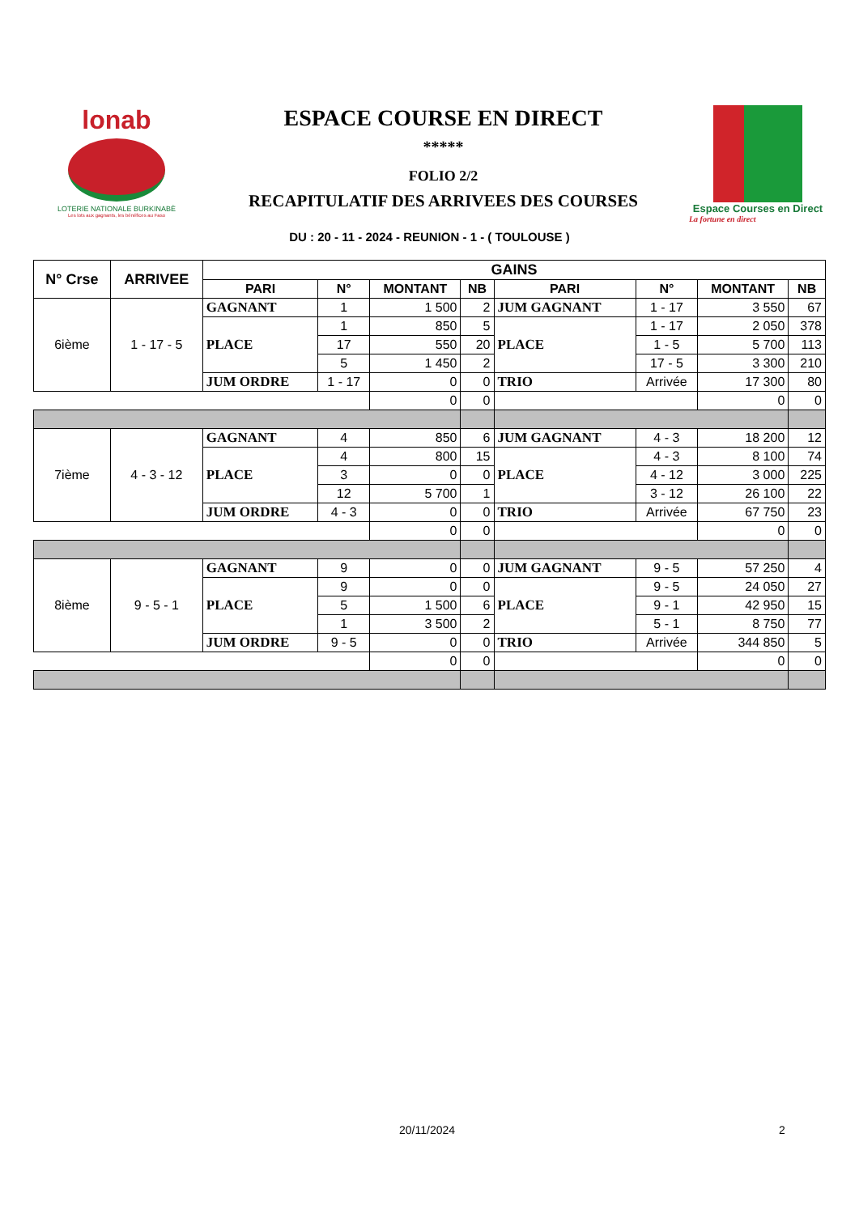lonab
LOTERIE NATIONALE BURKINABÈ
Les lots aux gagnants, les bénéfices au Faso
ESPACE COURSE EN DIRECT
*****
FOLIO 2/2
RECAPITULATIF DES ARRIVEES DES COURSES
Espace Courses en Direct
La fortune en direct
DU : 20 - 11 - 2024 - REUNION - 1 - ( TOULOUSE )
| N° Crse | ARRIVEE | GAINS | | | | | | | |
| --- | --- | --- | --- | --- | --- | --- | --- | --- | --- |
| | | PARI | N° | MONTANT | NB | PARI | N° | MONTANT | NB |
| 6ième | 1 - 17 - 5 | GAGNANT | 1 | 1 500 | 2 | JUM GAGNANT | 1 - 17 | 3 550 | 67 |
| | | PLACE | 1 | 850 | 5 | PLACE | 1 - 17 | 2 050 | 378 |
| | | | 17 | 550 | 20 | | 1 - 5 | 5 700 | 113 |
| | | | 5 | 1 450 | 2 | | 17 - 5 | 3 300 | 210 |
| | | JUM ORDRE | 1 - 17 | 0 | 0 | TRIO | Arrivée | 17 300 | 80 |
| | | | | 0 | 0 | | | 0 | 0 |
| 7ième | 4 - 3 - 12 | GAGNANT | 4 | 850 | 6 | JUM GAGNANT | 4 - 3 | 18 200 | 12 |
| | | PLACE | 4 | 800 | 15 | PLACE | 4 - 3 | 8 100 | 74 |
| | | | 3 | 0 | 0 | | 4 - 12 | 3 000 | 225 |
| | | | 12 | 5 700 | 1 | | 3 - 12 | 26 100 | 22 |
| | | JUM ORDRE | 4 - 3 | 0 | 0 | TRIO | Arrivée | 67 750 | 23 |
| | | | | 0 | 0 | | | 0 | 0 |
| 8ième | 9 - 5 - 1 | GAGNANT | 9 | 0 | 0 | JUM GAGNANT | 9 - 5 | 57 250 | 4 |
| | | PLACE | 9 | 0 | 0 | PLACE | 9 - 5 | 24 050 | 27 |
| | | | 5 | 1 500 | 6 | | 9 - 1 | 42 950 | 15 |
| | | | 1 | 3 500 | 2 | | 5 - 1 | 8 750 | 77 |
| | | JUM ORDRE | 9 - 5 | 0 | 0 | TRIO | Arrivée | 344 850 | 5 |
| | | | | 0 | 0 | | | 0 | 0 |
20/11/2024 2